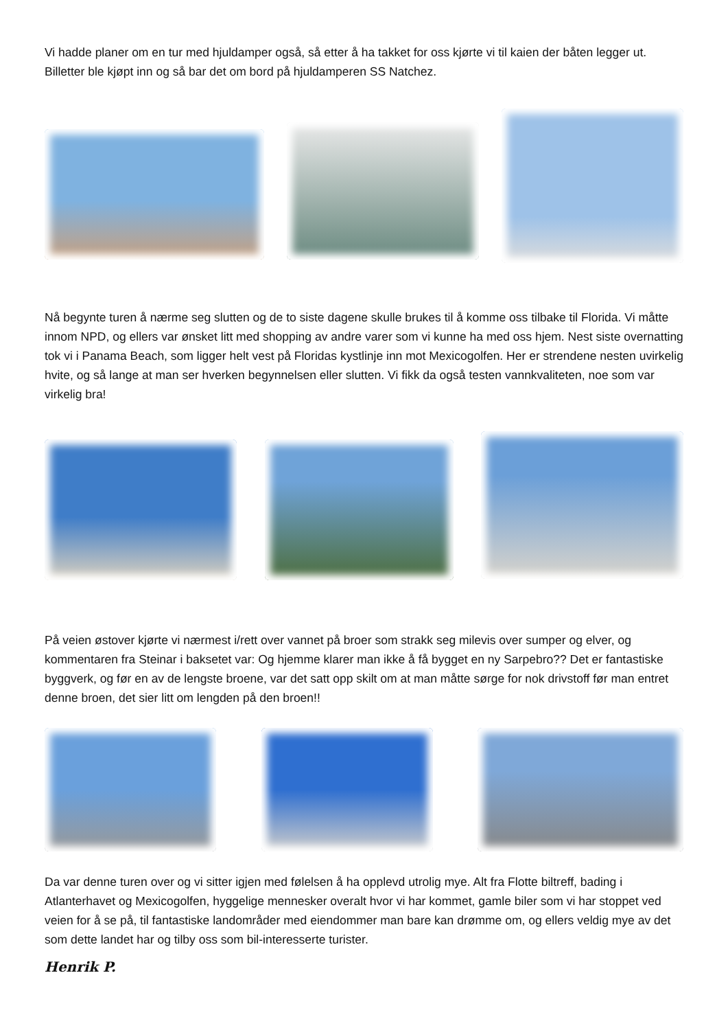Vi hadde planer om en tur med hjuldamper også, så etter å ha takket for oss kjørte vi til kaien der båten legger ut. Billetter ble kjøpt inn og så bar det om bord på hjuldamperen SS Natchez.
Nå begynte turen å nærme seg slutten og de to siste dagene skulle brukes til å komme oss tilbake til Florida. Vi måtte innom NPD, og ellers var ønsket litt med shopping av andre varer som vi kunne ha med oss hjem. Nest siste overnatting tok vi i Panama Beach, som ligger helt vest på Floridas kystlinje inn mot Mexicogolfen. Her er strendene nesten uvirkelig hvite, og så lange at man ser hverken begynnelsen eller slutten. Vi fikk da også testen vannkvaliteten, noe som var virkelig bra!
På veien østover kjørte vi nærmest i/rett over vannet på broer som strakk seg milevis over sumper og elver, og kommentaren fra Steinar i baksetet var: Og hjemme klarer man ikke å få bygget en ny Sarpebro?? Det er fantastiske byggverk, og før en av de lengste broene, var det satt opp skilt om at man måtte sørge for nok drivstoff før man entret denne broen, det sier litt om lengden på den broen!!
Da var denne turen over og vi sitter igjen med følelsen å ha opplevd utrolig mye. Alt fra Flotte biltreff, bading i Atlanterhavet og Mexicogolfen, hyggelige mennesker overalt hvor vi har kommet, gamle biler som vi har stoppet ved veien for å se på, til fantastiske landområder med eiendommer man bare kan drømme om, og ellers veldig mye av det som dette landet har og tilby oss som bil-interesserte turister.
Henrik P.